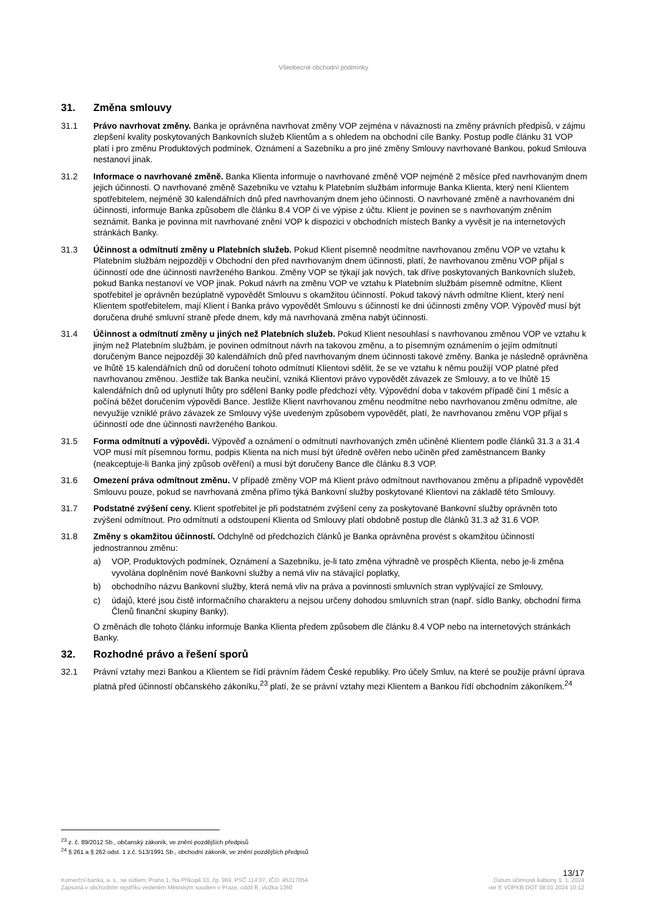Všeobecné obchodní podmínky
31. Změna smlouvy
31.1 Právo navrhovat změny. Banka je oprávněna navrhovat změny VOP zejména v návaznosti na změny právních předpisů, v zájmu zlepšení kvality poskytovaných Bankovních služeb Klientům a s ohledem na obchodní cíle Banky. Postup podle článku 31 VOP platí i pro změnu Produktových podmínek, Oznámení a Sazebníku a pro jiné změny Smlouvy navrhované Bankou, pokud Smlouva nestanoví jinak.
31.2 Informace o navrhované změně. Banka Klienta informuje o navrhované změně VOP nejméně 2 měsíce před navrhovaným dnem jejich účinnosti. O navrhované změně Sazebníku ve vztahu k Platebním službám informuje Banka Klienta, který není Klientem spotřebitelem, nejméně 30 kalendářních dnů před navrhovaným dnem jeho účinnosti. O navrhované změně a navrhovaném dni účinnosti, informuje Banka způsobem dle článku 8.4 VOP či ve výpise z účtu. Klient je povinen se s navrhovaným zněním seznámit. Banka je povinna mít navrhované znění VOP k dispozici v obchodních místech Banky a vyvěsit je na internetových stránkách Banky.
31.3 Účinnost a odmítnutí změny u Platebních služeb. Pokud Klient písemně neodmítne navrhovanou změnu VOP ve vztahu k Platebním službám nejpozději v Obchodní den před navrhovaným dnem účinnosti, platí, že navrhovanou změnu VOP přijal s účinností ode dne účinnosti navrženého Bankou. Změny VOP se týkají jak nových, tak dříve poskytovaných Bankovních služeb, pokud Banka nestanoví ve VOP jinak. Pokud návrh na změnu VOP ve vztahu k Platebním službám písemně odmítne, Klient spotřebitel je oprávněn bezúplatně vypovědět Smlouvu s okamžitou účinností. Pokud takový návrh odmítne Klient, který není Klientem spotřebitelem, mají Klient i Banka právo vypovědět Smlouvu s účinností ke dni účinnosti změny VOP. Výpověď musí být doručena druhé smluvní straně přede dnem, kdy má navrhovaná změna nabýt účinnosti.
31.4 Účinnost a odmítnutí změny u jiných než Platebních služeb. Pokud Klient nesouhlasí s navrhovanou změnou VOP ve vztahu k jiným než Platebním službám, je povinen odmítnout návrh na takovou změnu, a to písemným oznámením o jejím odmítnutí doručeným Bance nejpozději 30 kalendářních dnů před navrhovaným dnem účinnosti takové změny. Banka je následně oprávněna ve lhůtě 15 kalendářních dnů od doručení tohoto odmítnutí Klientovi sdělit, že se ve vztahu k němu použijí VOP platné před navrhovanou změnou. Jestliže tak Banka neučiní, vzniká Klientovi právo vypovědět závazek ze Smlouvy, a to ve lhůtě 15 kalendářních dnů od uplynutí lhůty pro sdělení Banky podle předchozí věty. Výpovědní doba v takovém případě činí 1 měsíc a počíná běžet doručením výpovědi Bance. Jestliže Klient navrhovanou změnu neodmítne nebo navrhovanou změnu odmítne, ale nevyužije vzniklé právo závazek ze Smlouvy výše uvedeným způsobem vypovědět, platí, že navrhovanou změnu VOP přijal s účinností ode dne účinnosti navrženého Bankou.
31.5 Forma odmítnutí a výpovědi. Výpověď a oznámení o odmítnutí navrhovaných změn učiněné Klientem podle článků 31.3 a 31.4 VOP musí mít písemnou formu, podpis Klienta na nich musí být úředně ověřen nebo učiněn před zaměstnancem Banky (neakceptuje-li Banka jiný způsob ověření) a musí být doručeny Bance dle článku 8.3 VOP.
31.6 Omezení práva odmítnout změnu. V případě změny VOP má Klient právo odmítnout navrhovanou změnu a případně vypovědět Smlouvu pouze, pokud se navrhovaná změna přímo týká Bankovní služby poskytované Klientovi na základě této Smlouvy.
31.7 Podstatné zvýšení ceny. Klient spotřebitel je při podstatném zvýšení ceny za poskytované Bankovní služby oprávněn toto zvýšení odmítnout. Pro odmítnutí a odstoupení Klienta od Smlouvy platí obdobně postup dle článků 31.3 až 31.6 VOP.
31.8 Změny s okamžitou účinností. Odchylně od předchozích článků je Banka oprávněna provést s okamžitou účinností jednostrannou změnu:
a) VOP, Produktových podmínek, Oznámení a Sazebníku, je-li tato změna výhradně ve prospěch Klienta, nebo je-li změna vyvolána doplněním nové Bankovní služby a nemá vliv na stávající poplatky,
b) obchodního názvu Bankovní služby, která nemá vliv na práva a povinnosti smluvních stran vyplývající ze Smlouvy,
c) údajů, které jsou čistě informačního charakteru a nejsou určeny dohodou smluvních stran (např. sídlo Banky, obchodní firma Členů finanční skupiny Banky).
O změnách dle tohoto článku informuje Banka Klienta předem způsobem dle článku 8.4 VOP nebo na internetových stránkách Banky.
32. Rozhodné právo a řešení sporů
32.1 Právní vztahy mezi Bankou a Klientem se řídí právním řádem České republiky. Pro účely Smluv, na které se použije právní úprava platná před účinností občanského zákoníku,<sup>23</sup> platí, že se právní vztahy mezi Klientem a Bankou řídí obchodním zákoníkem.<sup>24</sup>
<sup>23</sup> z. č. 89/2012 Sb., občanský zákoník, ve znění pozdějších předpisů
<sup>24</sup> § 261 a § 262 odst. 1 z.č. 513/1991 Sb., obchodní zákoník, ve znění pozdějších předpisů
13/17
Komerční banka, a. s., se sídlem: Praha 1, Na Příkopě 33, čp. 969, PSČ 114 07, IČO: 45317054 Datum účinnosti šablony 1. 1. 2024
Zapsaná v obchodním rejstříku vedeném Městským soudem v Praze, oddíl B, vložka 1360 ver E VOPKB.DOT 08.01.2024 10:12